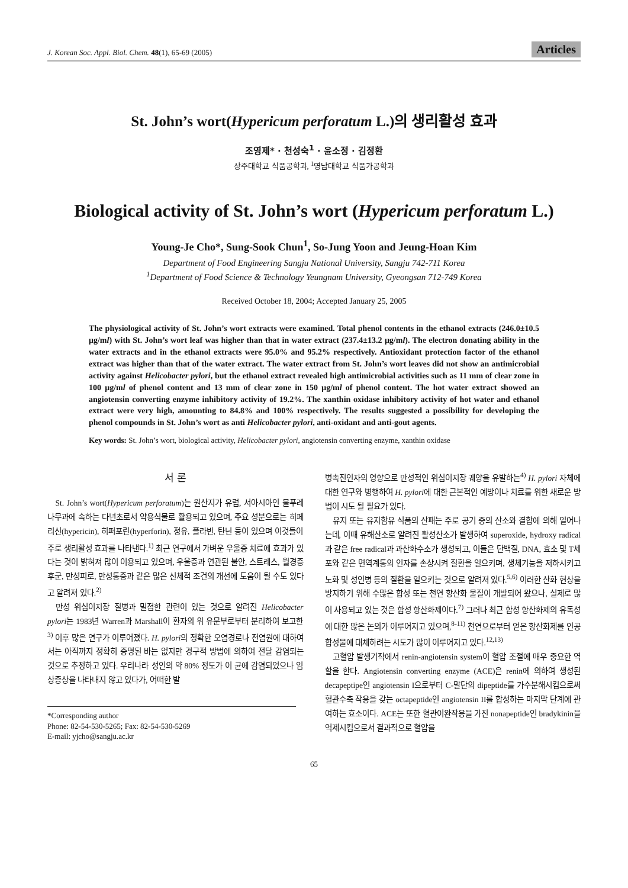J. Korean Soc. Appl. Biol. Chem. 48(1), 65-69 (2005) Articles
St. John’s wort(Hypericum perforatum L.)의 생리활성 효과
조영제* · 천성숙<sup>1</sup> · 윤소정 · 김정환
상주대학교 식품공학과, <sup>1</sup>영남대학교 식품가공학과
Biological activity of St. John’s wort (Hypericum perforatum L.)
Young-Je Cho*, Sung-Sook Chun<sup>1</sup>, So-Jung Yoon and Jeung-Hoan Kim
Department of Food Engineering Sangju National University, Sangju 742-711 Korea
<sup>1</sup> Department of Food Science & Technology Yeungnam University, Gyeongsan 712-749 Korea
Received October 18, 2004; Accepted January 25, 2005
The physiological activity of St. John’s wort extracts were examined. Total phenol contents in the ethanol extracts (246.0±10.5 μg/ml) with St. John’s wort leaf was higher than that in water extract (237.4±13.2 μg/ml). The electron donating ability in the water extracts and in the ethanol extracts were 95.0% and 95.2% respectively. Antioxidant protection factor of the ethanol extract was higher than that of the water extract. The water extract from St. John’s wort leaves did not show an antimicrobial activity against Helicobacter pylori, but the ethanol extract revealed high antimicrobial activities such as 11 mm of clear zone in 100 μg/ml of phenol content and 13 mm of clear zone in 150 μg/ml of phenol content. The hot water extract showed an angiotensin converting enzyme inhibitory activity of 19.2%. The xanthin oxidase inhibitory activity of hot water and ethanol extract were very high, amounting to 84.8% and 100% respectively. The results suggested a possibility for developing the phenol compounds in St. John’s wort as anti Helicobacter pylori, anti-oxidant and anti-gout agents.
Key words: St. John’s wort, biological activity, Helicobacter pylori, angiotensin converting enzyme, xanthin oxidase
서 론
St. John’s wort(Hypericum perforatum)는 원산지가 유럽, 서아시아인 물푸레 나무과에 속하는 다년초로서 약용식물로 활용되고 있으며, 주요 성분으로는 히페리신(hypericin), 히퍼포린(hyperforin), 정유, 플라빈, 탄닌 등이 있으며 이것들이 주로 생리활성 효과를 나타낸다.<sup>1)</sup> 최근 연구에서 가벼운 우울증 치료에 효과가 있다는 것이 밝혀져 많이 이용되고 있으며, 우울증과 연관된 불안, 스트레스, 월경증후군, 만성피로, 만성통증과 같은 많은 신체적 조건의 개선에 도움이 될 수도 있다고 알려져 있다.<sup>2)</sup>
만성 위십이지장 질병과 밀접한 관련이 있는 것으로 알려진 Helicobacter pylori는 1983년 Warren과 Marshall이 환자의 위 유문부로부터 분리하여 보고한<sup>3)</sup> 이후 많은 연구가 이루어졌다. H. pylori의 정확한 오염경로나 전염원에 대하여서는 아직까지 정확히 증명된 바는 없지만 경구적 방법에 의하여 전달 감염되는 것으로 추정하고 있다. 우리나라 성인의 약 80% 정도가 이 균에 감염되었으나 임상증상을 나타내지 않고 있다가, 어떠한 발
*Corresponding author
Phone: 82-54-530-5265; Fax: 82-54-530-5269
E-mail: yjcho@sangju.ac.kr
병촉진인자의 영향으로 만성적인 위십이지장 궤양을 유발하는<sup>4)</sup> H. pylori 자체에 대한 연구와 병행하여 H. pylori에 대한 근본적인 예방이나 치료를 위한 새로운 방법이 시도 될 필요가 있다.
유지 또는 유지함유 식품의 산패는 주로 공기 중의 산소와 결합에 의해 일어나는데, 이때 유해산소로 알려진 활성산소가 발생하여 superoxide, hydroxy radical과 같은 free radical과 과산화수소가 생성되고, 이들은 단백질, DNA, 효소 및 T세포와 같은 면역계통의 인자를 손상시켜 질환을 일으키며, 생체기능을 저하시키고 노화 및 성인병 등의 질환을 일으키는 것으로 알려져 있다.<sup>5,6)</sup> 이러한 산화 현상을 방지하기 위해 수많은 합성 또는 천연 항산화 물질이 개발되어 왔으나, 실제로 많이 사용되고 있는 것은 합성 항산화제이다.<sup>7)</sup> 그러나 최근 합성 항산화제의 유독성에 대한 많은 논의가 이루어지고 있으며,<sup>8-11)</sup> 천연으로부터 얻은 항산화제를 인공합성물에 대체하려는 시도가 많이 이루어지고 있다.<sup>12,13)</sup>
고혈압 발생기작에서 renin-angiotensin system이 혈압 조절에 매우 중요한 역할을 한다. Angiotensin converting enzyme (ACE)은 renin에 의하여 생성된 decapeptipe인 angiotensin I으로부터 C-말단의 dipeptide를 가수분해시킴으로써 혈관수축 작용을 갖는 octapeptide인 angiotensin II를 합성하는 마지막 단계에 관여하는 효소이다. ACE는 또한 혈관이완작용을 가진 nonapeptide인 bradykinin을 억제시킴으로서 결과적으로 혈압을
65